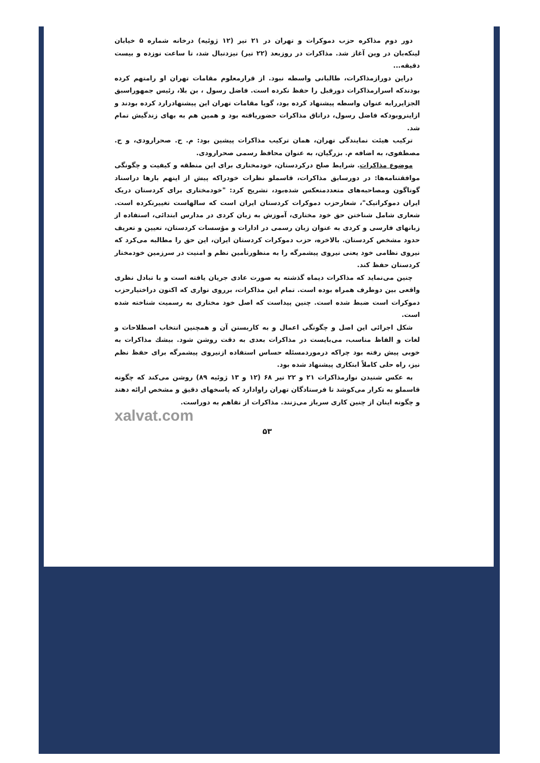دور دوم مذاکره حزب دموکرات و تهران در ۲۱ تیر (۱۲ ژوئیه) درخانه شماره ۵ خیابان لینکه‌بان در وین آغاز شد. مذاکرات در روزبعد (۲۲ تیر) نیزدنبال شد، تا ساعت نوزده و بیست دقیقه...
دراین دورازمذاکرات، طالبانی واسطه نبود. از قرارمعلوم مقامات تهران او رامتهم کرده بودندکه اسرارمذاکرات دورقبل را حفظ نکرده است. فاضل رسول ، بن بلا، رئیس جمهوراسبق الجزایررابه عنوان واسطه پیشنهاد کرده بود، گویا مقامات تهران این پیشنهادرارد کرده بودند و ازاینروبودکه فاضل رسول، دراتاق مذاکرات حضوریافته بود و همین هم به بهای زندگیش تمام شد.
ترکیب هیئت نمایندگی تهران، همان ترکیب مذاکرات پیشین بود: م. ح. صحرارودی، و ح. مصطفوی، به اضافه م. بزرگیان، به عنوان محافظ رسمی صحرارودی.
موضوع مذاکرات. شرایط صلح درکردستان، خودمختاری برای این منطقه و کیفیت و چگونگی موافقتنامه‌ها: در دورسابق مذاکرات، قاسملو نظرات خودراکه پیش از اینهم بارها دراسناد گوناگون ومصاحبه‌های متعددمنعکس شده‌بود، تشریح کرد: "خودمختاری برای کردستان دریک ایران دموکراتیک"، شعارحزب دموکرات کردستان ایران است که سالهاست تغییرنکرده است. شعاری شامل شناختن حق خود مختاری، آموزش به زبان کردی در مدارس ابتدائی، استفاده از زبانهای فارسی و کردی به عنوان زبان رسمی در ادارات و مؤسسات کردستان، تعیین و تعریف حدود مشخص کردستان. بالاخره، حزب دموکرات کردستان ایران، این حق را مطالبه می‌کرد که نیروی نظامی خود یعنی نیروی پیشمرگه را به منظورتأمین نظم و امنیت در سرزمین خودمختار کردستان حفظ کند.
چنین می‌نماید که مذاکرات دیماه گذشته به صورت عادی جریان یافته است و با تبادل نظری واقعی بین دوطرف همراه بوده است. تمام این مذاکرات، برروی نواری که اکنون دراختیارحزب دموکرات است ضبط شده است. چنین پیداست که اصل خود مختاری به رسمیت شناخته شده است.
شکل اجرائی این اصل و چگونگی اعمال و به کاربستن آن و همچنین انتخاب اصطلاحات و لغات و الفاظ مناسب، می‌بایست در مذاکرات بعدی به دقت روشن شود. بیشك مذاکرات به خوبی پیش رفته بود چراکه درموردمسئله حساس استفاده ازنیروی پیشمرگه برای حفظ نظم نیز، راه حلی کاملاً ابتکاری پیشنهاد شده بود.
به عکس شنیدن نوارمذاکرات ۲۱ و ۲۲ تیر ۶۸ (۱۲ و ۱۳ ژوئیه ۸۹) روشن می‌کند که چگونه قاسملو به تکرار می‌کوشد تا فرستادگان تهران راوادارد که پاسخهای دقیق و مشخص ارائه دهند و چگونه اینان از چنین کاری سرباز می‌زنند. مذاکرات از تفاهم به دوراست.
xalvat.com
۵۳